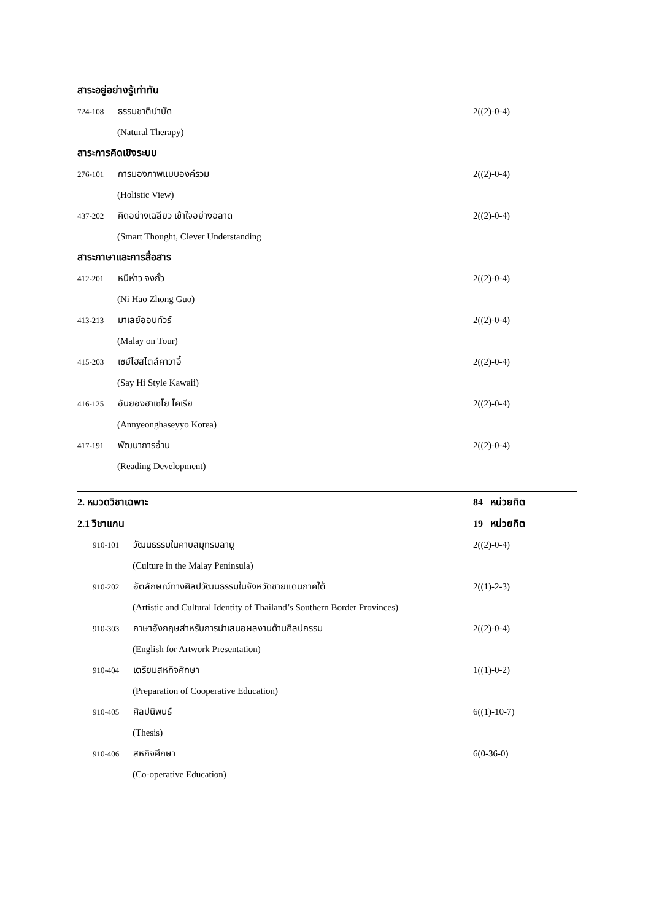สาระอยู่อย่างรู้เท่าทัน
724-108 ธรรมชาติบำบัด 2((2)-0-4)
(Natural Therapy)
สาระการคิดเชิงระบบ
276-101 การมองภาพแบบองค์รวม 2((2)-0-4)
(Holistic View)
437-202 คิดอย่างเฉลียว เข้าใจอย่างฉลาด
2((2)-0-4)
(Smart Thought, Clever Understanding
สาระภาษาและการสื่อสาร
412-201 หนีห่าว จงกั๋ว 2((2)-0-4)
(Ni Hao Zhong Guo)
413-213 มาเลย์ออนทัวร์ 2((2)-0-4)
(Malay on Tour)
415-203 เซย์ไฮสไตล์คาวาอี้ 2((2)-0-4)
(Say Hi Style Kawaii)
416-125 อันยองฮาเซโย โคเรีย 2((2)-0-4)
(Annyeonghaseyyo Korea)
417-191 พัฒนาการอ่าน 2((2)-0-4)
(Reading Development)
2. หมวดวิชาเฉพาะ 84 หน่วยกิต
2.1 วิชาแกน 19 หน่วยกิต
910-101 วัฒนธรรมในคาบสมุทรมลายู
2((2)-0-4)
(Culture in the Malay Peninsula)
910-202 อัตลักษณ์ทางศิลปวัฒนธรรมในจังหวัดชายแดนภาคใต้
2((1)-2-3)
(Artistic and Cultural Identity of Thailand’s Southern Border Provinces)
910-303 ภาษาอังกฤษสำหรับการนำเสนอผลงานด้านศิลปกรรม
2((2)-0-4)
(English for Artwork Presentation)
910-404 เตรียมสหกิจศึกษา 1((1)-0-2)
(Preparation of Cooperative Education)
910-405 ศิลปนิพนธ์ 6((1)-10-7)
(Thesis)
910-406 สหกิจศึกษา 6(0-36-0)
(Co-operative Education)